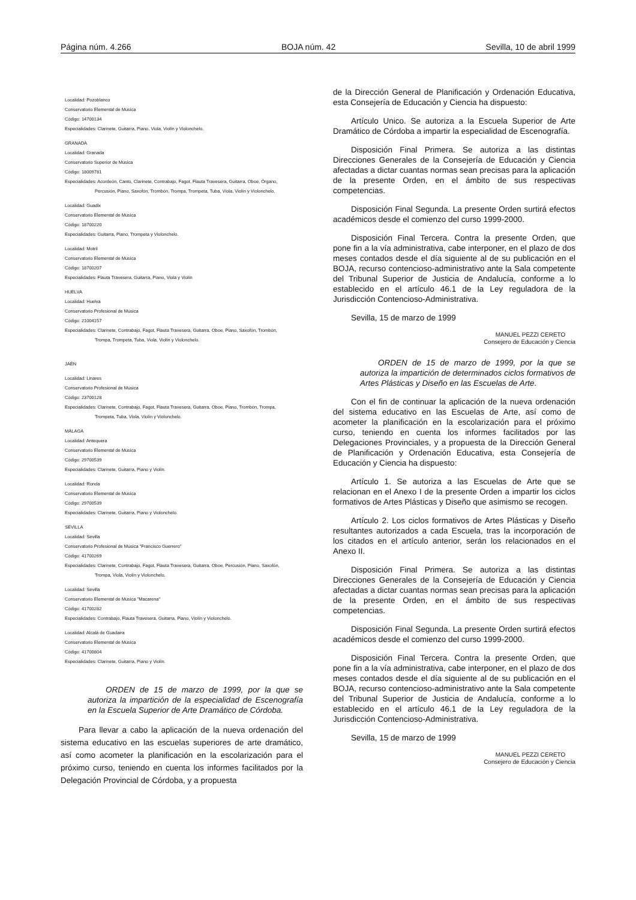Página núm. 4.266 BOJA núm. 42 Sevilla, 10 de abril 1999
Localidad: Pozoblanco
Conservatorio Elemental de Música
Código: 14700134
Especialidades: Clarinete, Guitarra, Piano, Viola, Violín y Violonchelo.
GRANADA
Localidad: Granada
Conservatorio Superior de Música
Código: 18009781
Especialidades: Acordeón, Canto, Clarinete, Contrabajo, Fagot, Flauta Travesera, Guitarra, Oboe, Órgano,
Percusión, Piano, Saxofón, Trombón, Trompa, Trompeta, Tuba, Viola, Violín y Violonchelo.
Localidad: Guadix
Conservatorio Elemental de Música
Código: 18700220
Especialidades: Guitarra, Piano, Trompeta y Violonchelo.
Localidad: Motril
Conservatorio Elemental de Música
Código: 18700207
Especialidades: Flauta Travesera, Guitarra, Piano, Viola y Violín
HUELVA
Localidad: Huelva
Conservatorio Profesional de Música
Código: 21004157
Especialidades: Clarinete, Contrabajo, Fagot, Flauta Travesera, Guitarra, Oboe, Piano, Saxofón, Trombón,
Trompa, Trompeta, Tuba, Viola, Violín y Violonchelo.
JAÉN
Localidad: Linares
Conservatorio Profesional de Música
Código: 23700128
Especialidades: Clarinete, Contrabajo, Fagot, Flauta Travesera, Guitarra, Oboe, Piano, Trombón, Trompa,
Trompeta, Tuba, Viola, Violín y Violonchelo.
MÁLAGA
Localidad: Antequera
Conservatorio Elemental de Música
Código: 29700539
Especialidades: Clarinete, Guitarra, Piano y Violín.
Localidad: Ronda
Conservatorio Elemental de Música
Código: 29700539
Especialidades: Clarinete, Guitarra, Piano y Violonchelo.
SEVILLA
Localidad: Sevilla
Conservatorio Profesional de Música "Francisco Guerrero"
Código: 41700269
Especialidades: Clarinete, Contrabajo, Fagot, Flauta Travesera, Guitarra, Oboe, Percusión, Piano, Saxofón,
Trompa, Viola, Violín y Violonchelo.
Localidad: Sevilla
Conservatorio Elemental de Música "Macarena"
Código: 41700282
Especialidades: Contrabajo, Flauta Travesera, Guitarra, Piano, Violín y Violonchelo.
Localidad: Alcalá de Guadaira
Conservatorio Elemental de Música
Código: 41700804
Especialidades: Clarinete, Guitarra, Piano y Violín.
ORDEN de 15 de marzo de 1999, por la que se autoriza la impartición de la especialidad de Escenografía en la Escuela Superior de Arte Dramático de Córdoba.
Para llevar a cabo la aplicación de la nueva ordenación del sistema educativo en las escuelas superiores de arte dramático, así como acometer la planificación en la escolarización para el próximo curso, teniendo en cuenta los informes facilitados por la Delegación Provincial de Córdoba, y a propuesta
de la Dirección General de Planificación y Ordenación Educativa, esta Consejería de Educación y Ciencia ha dispuesto:
Artículo Unico. Se autoriza a la Escuela Superior de Arte Dramático de Córdoba a impartir la especialidad de Escenografía.
Disposición Final Primera. Se autoriza a las distintas Direcciones Generales de la Consejería de Educación y Ciencia afectadas a dictar cuantas normas sean precisas para la aplicación de la presente Orden, en el ámbito de sus respectivas competencias.
Disposición Final Segunda. La presente Orden surtirá efectos académicos desde el comienzo del curso 1999-2000.
Disposición Final Tercera. Contra la presente Orden, que pone fin a la vía administrativa, cabe interponer, en el plazo de dos meses contados desde el día siguiente al de su publicación en el BOJA, recurso contencioso-administrativo ante la Sala competente del Tribunal Superior de Justicia de Andalucía, conforme a lo establecido en el artículo 46.1 de la Ley reguladora de la Jurisdicción Contencioso-Administrativa.
Sevilla, 15 de marzo de 1999
MANUEL PEZZI CERETO
Consejero de Educación y Ciencia
ORDEN de 15 de marzo de 1999, por la que se autoriza la impartición de determinados ciclos formativos de Artes Plásticas y Diseño en las Escuelas de Arte.
Con el fin de continuar la aplicación de la nueva ordenación del sistema educativo en las Escuelas de Arte, así como de acometer la planificación en la escolarización para el próximo curso, teniendo en cuenta los informes facilitados por las Delegaciones Provinciales, y a propuesta de la Dirección General de Planificación y Ordenación Educativa, esta Consejería de Educación y Ciencia ha dispuesto:
Artículo 1. Se autoriza a las Escuelas de Arte que se relacionan en el Anexo I de la presente Orden a impartir los ciclos formativos de Artes Plásticas y Diseño que asimismo se recogen.
Artículo 2. Los ciclos formativos de Artes Plásticas y Diseño resultantes autorizados a cada Escuela, tras la incorporación de los citados en el artículo anterior, serán los relacionados en el Anexo II.
Disposición Final Primera. Se autoriza a las distintas Direcciones Generales de la Consejería de Educación y Ciencia afectadas a dictar cuantas normas sean precisas para la aplicación de la presente Orden, en el ámbito de sus respectivas competencias.
Disposición Final Segunda. La presente Orden surtirá efectos académicos desde el comienzo del curso 1999-2000.
Disposición Final Tercera. Contra la presente Orden, que pone fin a la vía administrativa, cabe interponer, en el plazo de dos meses contados desde el día siguiente al de su publicación en el BOJA, recurso contencioso-administrativo ante la Sala competente del Tribunal Superior de Justicia de Andalucía, conforme a lo establecido en el artículo 46.1 de la Ley reguladora de la Jurisdicción Contencioso-Administrativa.
Sevilla, 15 de marzo de 1999
MANUEL PEZZI CERETO
Consejero de Educación y Ciencia